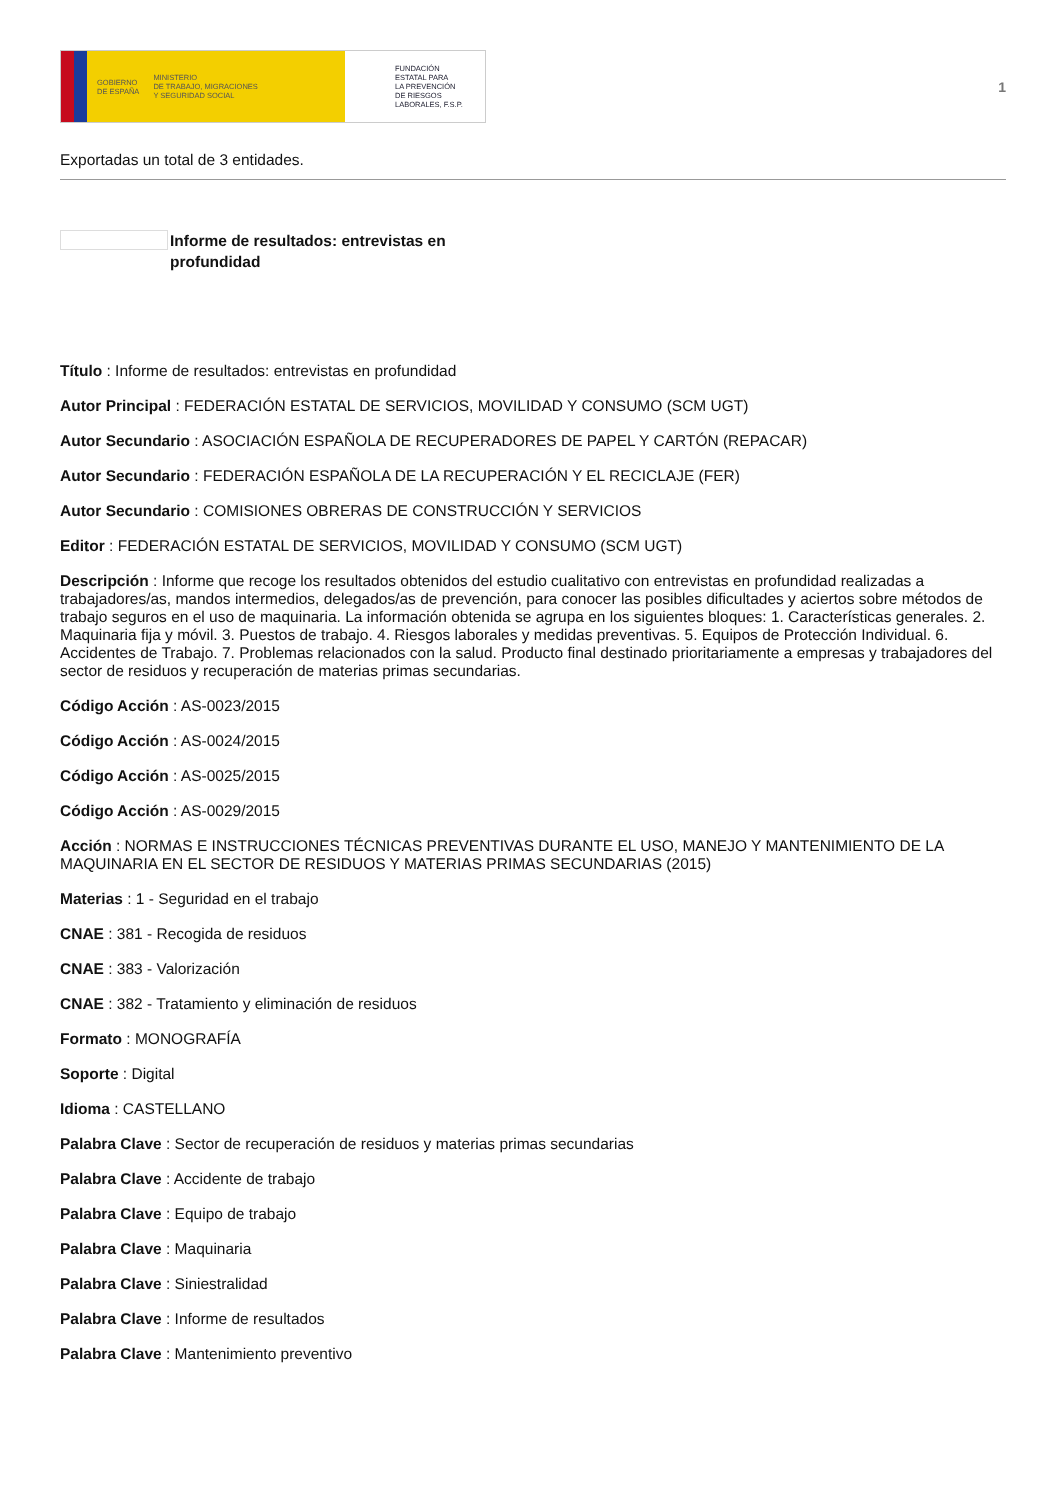GOBIERNO
DE ESPAÑA MINISTERIO
DE TRABAJO, MIGRACIONES
Y SEGURIDAD SOCIAL
FUNDACIÓN
ESTATAL PARA
LA PREVENCIÓN
DE RIESGOS
LABORALES, F.S.P.
1
Exportadas un total de 3 entidades.
Informe de resultados: entrevistas en profundidad
Título : Informe de resultados: entrevistas en profundidad
Autor Principal : FEDERACIÓN ESTATAL DE SERVICIOS, MOVILIDAD Y CONSUMO (SCM UGT)
Autor Secundario : ASOCIACIÓN ESPAÑOLA DE RECUPERADORES DE PAPEL Y CARTÓN (REPACAR)
Autor Secundario : FEDERACIÓN ESPAÑOLA DE LA RECUPERACIÓN Y EL RECICLAJE (FER)
Autor Secundario : COMISIONES OBRERAS DE CONSTRUCCIÓN Y SERVICIOS
Editor : FEDERACIÓN ESTATAL DE SERVICIOS, MOVILIDAD Y CONSUMO (SCM UGT)
Descripción : Informe que recoge los resultados obtenidos del estudio cualitativo con entrevistas en profundidad realizadas a trabajadores/as, mandos intermedios, delegados/as de prevención, para conocer las posibles dificultades y aciertos sobre métodos de trabajo seguros en el uso de maquinaria. La información obtenida se agrupa en los siguientes bloques: 1. Características generales. 2. Maquinaria fija y móvil. 3. Puestos de trabajo. 4. Riesgos laborales y medidas preventivas. 5. Equipos de Protección Individual. 6. Accidentes de Trabajo. 7. Problemas relacionados con la salud. Producto final destinado prioritariamente a empresas y trabajadores del sector de residuos y recuperación de materias primas secundarias.
Código Acción : AS-0023/2015
Código Acción : AS-0024/2015
Código Acción : AS-0025/2015
Código Acción : AS-0029/2015
Acción : NORMAS E INSTRUCCIONES TÉCNICAS PREVENTIVAS DURANTE EL USO, MANEJO Y MANTENIMIENTO DE LA MAQUINARIA EN EL SECTOR DE RESIDUOS Y MATERIAS PRIMAS SECUNDARIAS (2015)
Materias : 1 - Seguridad en el trabajo
CNAE : 381 - Recogida de residuos
CNAE : 383 - Valorización
CNAE : 382 - Tratamiento y eliminación de residuos
Formato : MONOGRAFÍA
Soporte : Digital
Idioma : CASTELLANO
Palabra Clave : Sector de recuperación de residuos y materias primas secundarias
Palabra Clave : Accidente de trabajo
Palabra Clave : Equipo de trabajo
Palabra Clave : Maquinaria
Palabra Clave : Siniestralidad
Palabra Clave : Informe de resultados
Palabra Clave : Mantenimiento preventivo